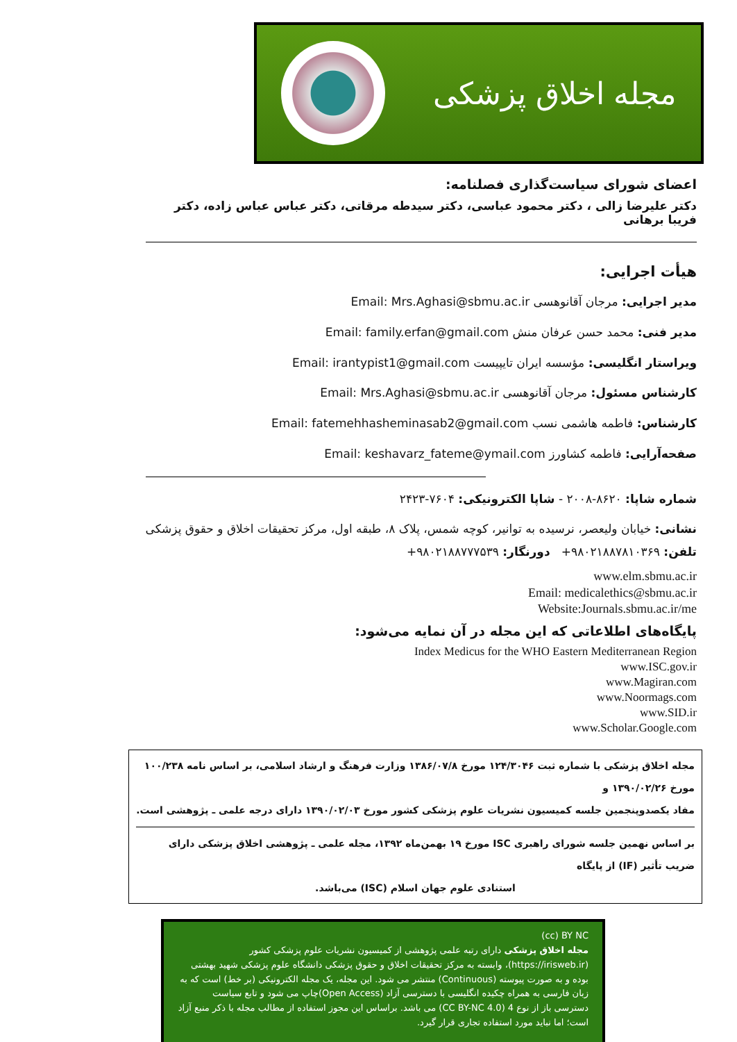مجله اخلاق پزشکی
اعضای شورای سیاست‌گذاری فصلنامه:
دکتر علیرضا زالی ، دکتر محمود عباسی، دکتر سیدطه مرقاتی، دکتر عباس عباس زاده، دکتر فریبا برهانی
هیأت اجرایی:
مدیر اجرایی: مرجان آقانوهسی Email: Mrs.Aghasi@sbmu.ac.ir
مدیر فنی: محمد حسن عرفان منش Email: family.erfan@gmail.com
ویراستار انگلیسی: مؤسسه ایران تایپیست Email: irantypist1@gmail.com
کارشناس مسئول: مرجان آقانوهسی Email: Mrs.Aghasi@sbmu.ac.ir
کارشناس: فاطمه هاشمی نسب Email: fatemehhasheminasab2@gmail.com
صفحه‌آرایی: فاطمه کشاورز Email: keshavarz_fateme@ymail.com
شماره شاپا: ۸۶۲۰-۲۰۰۸ - شاپا الکترونیکی: ۷۶۰۴-۲۴۲۳
نشانی: خیابان ولیعصر، نرسیده به توانیر، کوچه شمس، پلاک ۸، طبقه اول، مرکز تحقیقات اخلاق و حقوق پزشکی
تلفن: ۹۸۰۲۱۸۸۷۸۱۰۳۶۹+ دورنگار: ۹۸۰۲۱۸۸۷۷۷۵۳۹+
www.elm.sbmu.ac.ir
Email: medicalethics@sbmu.ac.ir
Website:Journals.sbmu.ac.ir/me
پایگاه‌های اطلاعاتی که این مجله در آن نمایه می‌شود:
Index Medicus for the WHO Eastern Mediterranean Region
www.ISC.gov.ir
www.Magiran.com
www.Noormags.com
www.SID.ir
www.Scholar.Google.com
مجله اخلاق پزشکی با شماره ثبت ۱۲۴/۳۰۴۶ مورخ ۱۳۸۶/۰۷/۸ وزارت فرهنگ و ارشاد اسلامی، بر اساس نامه ۱۰۰/۲۳۸ مورخ ۱۳۹۰/۰۲/۲۶ و
مفاد یکصدوپنجمین جلسه کمیسیون نشریات علوم پزشکی کشور مورخ ۱۳۹۰/۰۲/۰۳ دارای درجه علمی ـ پژوهشی است.
بر اساس نهمین جلسه شورای راهبری ISC مورخ ۱۹ بهمن‌ماه ۱۳۹۲، مجله علمی ـ پژوهشی اخلاق پزشکی دارای ضریب تأثیر (IF) از پایگاه
استنادی علوم جهان اسلام (ISC) می‌باشد.
(cc) BY NC
مجله اخلاق پزشکی دارای رتبه علمی پژوهشی از کمیسیون نشریات علوم پزشکی کشور (https://irisweb.ir)، وابسته به مرکز تحقیقات اخلاق و حقوق پزشکی دانشگاه علوم پزشکی شهید بهشتی بوده و به صورت پیوسته (Continuous) منتشر می شود. این مجله، یک مجله الکترونیکی (بر خط) است که به زبان فارسی به همراه چکیده انگلیسی با دسترسی آزاد (Open Access)چاپ می شود و تابع سیاست دسترسی باز از نوع 4 (CC BY-NC 4.0) می باشد. براساس این مجوز استفاده از مطالب مجله با ذکر منبع آزاد است؛ اما نباید مورد استفاده تجاری قرار گیرد.